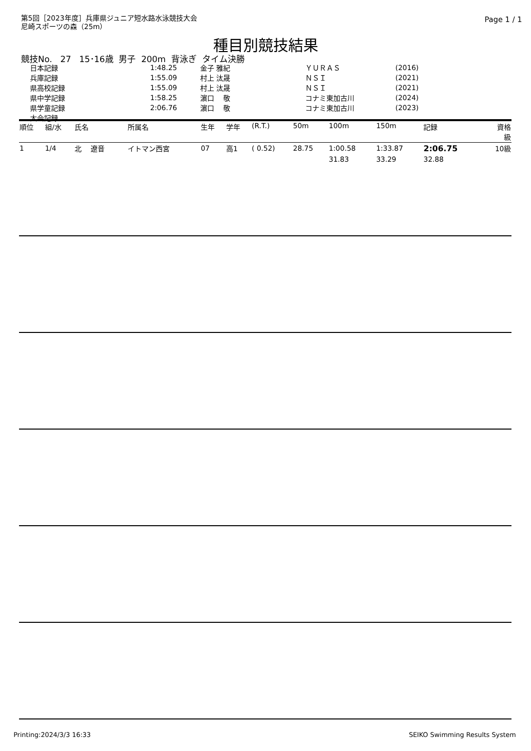第5回［2023年度］兵庫県ジュニア短水路水泳競技大会
尼崎スポーツの森（25m）
Page 1 / 1
種目別競技結果
競技No. 27 15･16歳 男子 200m 背泳ぎ タイム決勝
| 日本記録 | 1:48.25 | 金子 雅紀 | ＹＵＲＡＳ | (2016) |
| 兵庫記録 | 1:55.09 | 村上 汰晟 | ＮＳＩ | (2021) |
| 県高校記録 | 1:55.09 | 村上 汰晟 | ＮＳＩ | (2021) |
| 県中学記録 | 1:58.25 | 濵口 敬 | コナミ東加古川 | (2024) |
| 県学童記録 | 2:06.76 | 濵口 敬 | コナミ東加古川 | (2023) |
| 大会記録 | | | | |
| 順位 | 組/水 | 氏名 | 所属名 | 生年 | 学年 | (R.T.) | 50m | 100m | 150m | 記録 | 資格 級 |
| --- | --- | --- | --- | --- | --- | --- | --- | --- | --- | --- | --- |
| 1 | 1/4 | 北 遼音 | イトマン西宮 | 07 | 高1 | ( 0.52) | 28.75 | 1:00.58 | 1:33.87 | 2:06.75 | 10級 |
| | | | | | | | | 31.83 | 33.29 | 32.88 | |
Printing:2024/3/3 16:33 SEIKO Swimming Results System